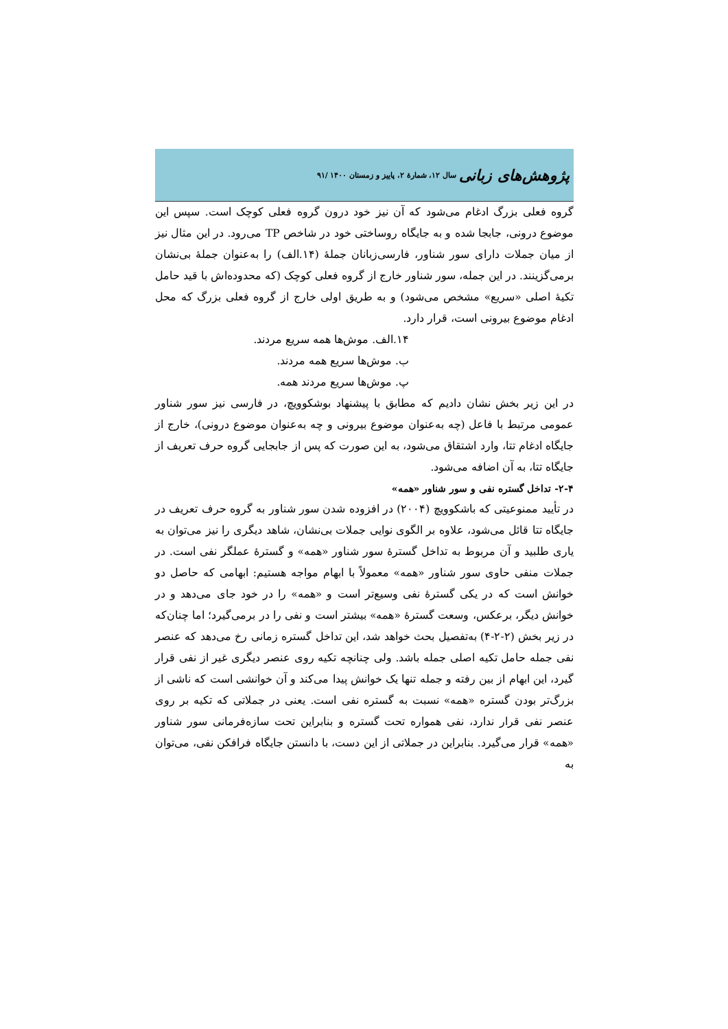پژوهش‌های زبانی سال ۱۲، شمارۀ ۲، پاییز و زمستان ۱۴۰۰ /۹۱
گروه فعلی بزرگ ادغام می‌شود که آن نیز خود درون گروه فعلی کوچک است. سپس این موضوع درونی، جابجا شده و به جایگاه روساختی خود در شاخص TP می‌رود. در این مثال نیز از میان جملات دارای سور شناور، فارسی‌زبانان جملۀ (۱۴.الف) را به‌عنوان جملۀ بی‌نشان برمی‌گزینند. در این جمله، سور شناور خارج از گروه فعلی کوچک (که محدوده‌اش با قید حامل تکیۀ اصلی «سریع» مشخص می‌شود) و به طریق اولی خارج از گروه فعلی بزرگ که محل ادغام موضوع بیرونی است، قرار دارد.
۱۴.الف. موش‌ها همه سریع مردند.
ب. موش‌ها سریع همه مردند.
پ. موش‌ها سریع مردند همه.
در این زیر بخش نشان دادیم که مطابق با پیشنهاد بوشکوویچ، در فارسی نیز سور شناور عمومی مرتبط با فاعل (چه به‌عنوان موضوع بیرونی و چه به‌عنوان موضوع درونی)، خارج از جایگاه ادغام تتا، وارد اشتقاق می‌شود، به این صورت که پس از جابجایی گروه حرف تعریف از جایگاه تتا، به آن اضافه می‌شود.
۲-۴- تداخل گستره نفی و سور شناور «همه»
در تأیید ممنوعیتی که باشکوویچ (۲۰۰۴) در افزوده شدن سور شناور به گروه حرف تعریف در جایگاه تتا قائل می‌شود، علاوه بر الگوی نوایی جملات بی‌نشان، شاهد دیگری را نیز می‌توان به یاری طلبید و آن مربوط به تداخل گسترۀ سور شناور «همه» و گسترۀ عملگر نفی است. در جملات منفی حاوی سور شناور «همه» معمولاً با ابهام مواجه هستیم: ابهامی که حاصل دو خوانش است که در یکی گسترۀ نفی وسیع‌تر است و «همه» را در خود جای می‌دهد و در خوانش دیگر، برعکس، وسعت گسترۀ «همه» بیشتر است و نفی را در برمی‌گیرد؛ اما چنان‌که در زیر بخش (۲-۲-۴) به‌تفصیل بحث خواهد شد، این تداخل گستره زمانی رخ می‌دهد که عنصر نفی جمله حامل تکیه اصلی جمله باشد. ولی چنانچه تکیه روی عنصر دیگری غیر از نفی قرار گیرد، این ابهام از بین رفته و جمله تنها یک خوانش پیدا می‌کند و آن خوانشی است که ناشی از بزرگ‌تر بودن گستره «همه» نسبت به گستره نفی است. یعنی در جملاتی که تکیه بر روی عنصر نفی قرار ندارد، نفی همواره تحت گستره و بنابراین تحت سازه‌فرمانی سور شناور «همه» قرار می‌گیرد. بنابراین در جملاتی از این دست، با دانستن جایگاه فرافکن نفی، می‌توان به